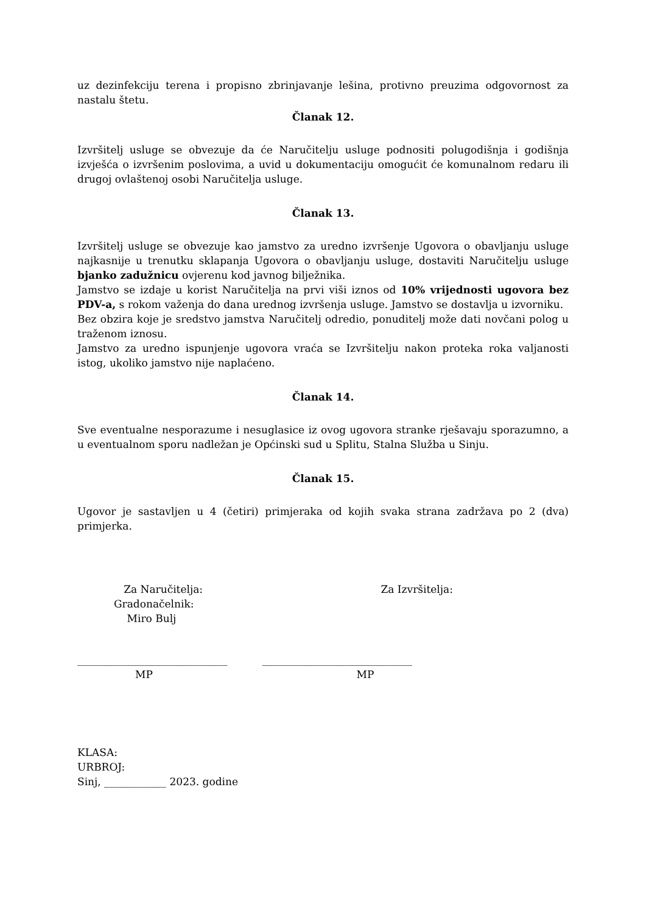uz dezinfekciju terena i propisno zbrinjavanje lešina, protivno preuzima odgovornost za nastalu štetu.
Članak 12.
Izvršitelj usluge se obvezuje da će Naručitelju usluge podnositi polugodišnja i godišnja izvješća o izvršenim poslovima, a uvid u dokumentaciju omogućit će komunalnom redaru ili drugoj ovlaštenoj osobi Naručitelja usluge.
Članak 13.
Izvršitelj usluge se obvezuje kao jamstvo za uredno izvršenje Ugovora o obavljanju usluge najkasnije u trenutku sklapanja Ugovora o obavljanju usluge, dostaviti Naručitelju usluge bjanko zadužnicu ovjerenu kod javnog bilježnika.
Jamstvo se izdaje u korist Naručitelja na prvi viši iznos od 10% vrijednosti ugovora bez PDV-a, s rokom važenja do dana urednog izvršenja usluge. Jamstvo se dostavlja u izvorniku.
Bez obzira koje je sredstvo jamstva Naručitelj odredio, ponuditelj može dati novčani polog u traženom iznosu.
Jamstvo za uredno ispunjenje ugovora vraća se Izvršitelju nakon proteka roka valjanosti istog, ukoliko jamstvo nije naplaćeno.
Članak 14.
Sve eventualne nesporazume i nesuglasice iz ovog ugovora stranke rješavaju sporazumno, a u eventualnom sporu nadležan je Općinski sud u Splitu, Stalna Služba u Sinju.
Članak 15.
Ugovor je sastavljen u 4 (četiri) primjeraka od kojih svaka strana zadržava po 2 (dva) primjerka.
Za Naručitelja:
Gradonačelnik:
Miro Bulj
Za Izvršitelja:
_____________________________
MP
_____________________________
MP
KLASA:
URBROJ:
Sinj, ____________ 2023. godine